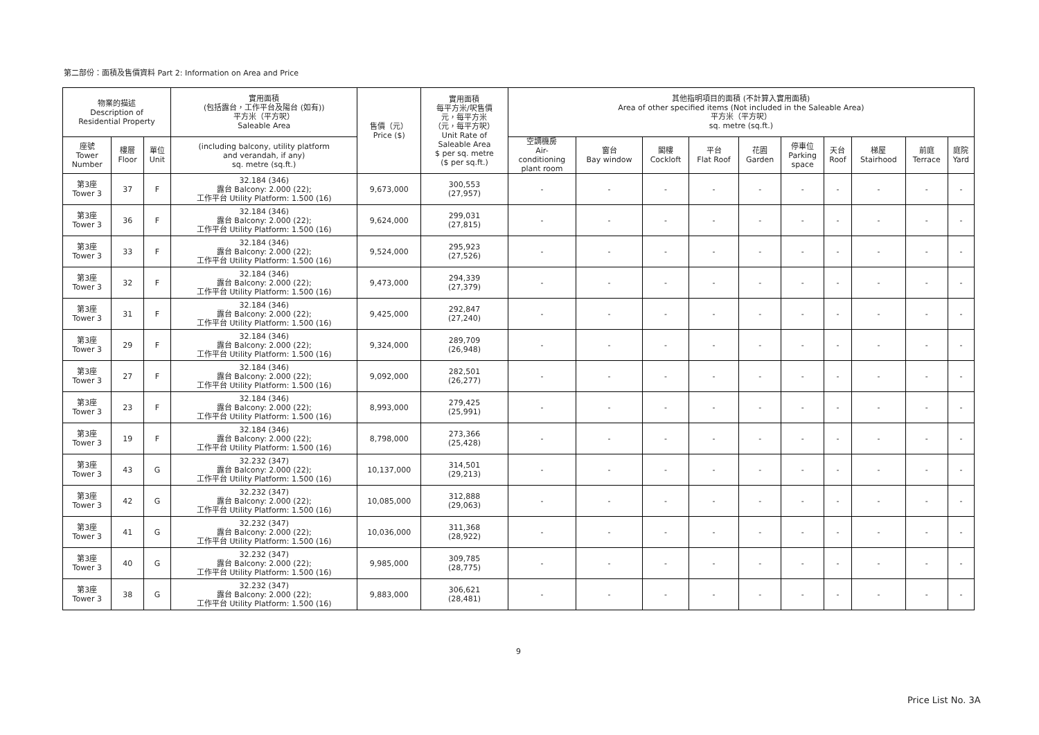第二部份：面積及售價資料 Part 2: Information on Area and Price
| 物業的描述 Description of Residential Property | | | 實用面積 (包括露台，工作平台及陽台 (如有)) 平方米（平方呎） Saleable Area | 售價（元） Price ($) | 實用面積 每平方米/呎售價 元，每平方米 （元，每平方呎） Unit Rate of Saleable Area $ per sq. metre ($ per sq.ft.) | 其他指明項目的面積 (不計算入實用面積) Area of other specified items (Not included in the Saleable Area) 平方米（平方呎） sq. metre (sq.ft.) | | | | | | | | | |
| --- | --- | --- | --- | --- | --- | --- | --- | --- | --- | --- | --- | --- | --- | --- | --- |
| 座號 Tower Number | 樓層 Floor | 單位 Unit | (including balcony, utility platform and verandah, if any) sq. metre (sq.ft.) | | | 空調機房 Air- conditioning plant room | 窗台 Bay window | 閣樓 Cockloft | 平台 Flat Roof | 花園 Garden | 停車位 Parking space | 天台 Roof | 梯屋 Stairhood | 前庭 Terrace | 庭院 Yard |
| 第3座 Tower 3 | 37 | F | 32.184 (346) 露台 Balcony: 2.000 (22); 工作平台 Utility Platform: 1.500 (16) | 9,673,000 | 300,553 (27,957) | - | - | - | - | - | - | - | - | - | - |
| 第3座 Tower 3 | 36 | F | 32.184 (346) 露台 Balcony: 2.000 (22); 工作平台 Utility Platform: 1.500 (16) | 9,624,000 | 299,031 (27,815) | - | - | - | - | - | - | - | - | - | - |
| 第3座 Tower 3 | 33 | F | 32.184 (346) 露台 Balcony: 2.000 (22); 工作平台 Utility Platform: 1.500 (16) | 9,524,000 | 295,923 (27,526) | - | - | - | - | - | - | - | - | - | - |
| 第3座 Tower 3 | 32 | F | 32.184 (346) 露台 Balcony: 2.000 (22); 工作平台 Utility Platform: 1.500 (16) | 9,473,000 | 294,339 (27,379) | - | - | - | - | - | - | - | - | - | - |
| 第3座 Tower 3 | 31 | F | 32.184 (346) 露台 Balcony: 2.000 (22); 工作平台 Utility Platform: 1.500 (16) | 9,425,000 | 292,847 (27,240) | - | - | - | - | - | - | - | - | - | - |
| 第3座 Tower 3 | 29 | F | 32.184 (346) 露台 Balcony: 2.000 (22); 工作平台 Utility Platform: 1.500 (16) | 9,324,000 | 289,709 (26,948) | - | - | - | - | - | - | - | - | - | - |
| 第3座 Tower 3 | 27 | F | 32.184 (346) 露台 Balcony: 2.000 (22); 工作平台 Utility Platform: 1.500 (16) | 9,092,000 | 282,501 (26,277) | - | - | - | - | - | - | - | - | - | - |
| 第3座 Tower 3 | 23 | F | 32.184 (346) 露台 Balcony: 2.000 (22); 工作平台 Utility Platform: 1.500 (16) | 8,993,000 | 279,425 (25,991) | - | - | - | - | - | - | - | - | - | - |
| 第3座 Tower 3 | 19 | F | 32.184 (346) 露台 Balcony: 2.000 (22); 工作平台 Utility Platform: 1.500 (16) | 8,798,000 | 273,366 (25,428) | - | - | - | - | - | - | - | - | - | - |
| 第3座 Tower 3 | 43 | G | 32.232 (347) 露台 Balcony: 2.000 (22); 工作平台 Utility Platform: 1.500 (16) | 10,137,000 | 314,501 (29,213) | - | - | - | - | - | - | - | - | - | - |
| 第3座 Tower 3 | 42 | G | 32.232 (347) 露台 Balcony: 2.000 (22); 工作平台 Utility Platform: 1.500 (16) | 10,085,000 | 312,888 (29,063) | - | - | - | - | - | - | - | - | - | - |
| 第3座 Tower 3 | 41 | G | 32.232 (347) 露台 Balcony: 2.000 (22); 工作平台 Utility Platform: 1.500 (16) | 10,036,000 | 311,368 (28,922) | - | - | - | - | - | - | - | - | - | - |
| 第3座 Tower 3 | 40 | G | 32.232 (347) 露台 Balcony: 2.000 (22); 工作平台 Utility Platform: 1.500 (16) | 9,985,000 | 309,785 (28,775) | - | - | - | - | - | - | - | - | - | - |
| 第3座 Tower 3 | 38 | G | 32.232 (347) 露台 Balcony: 2.000 (22); 工作平台 Utility Platform: 1.500 (16) | 9,883,000 | 306,621 (28,481) | - | - | - | - | - | - | - | - | - | - |
9
Price List No. 3A